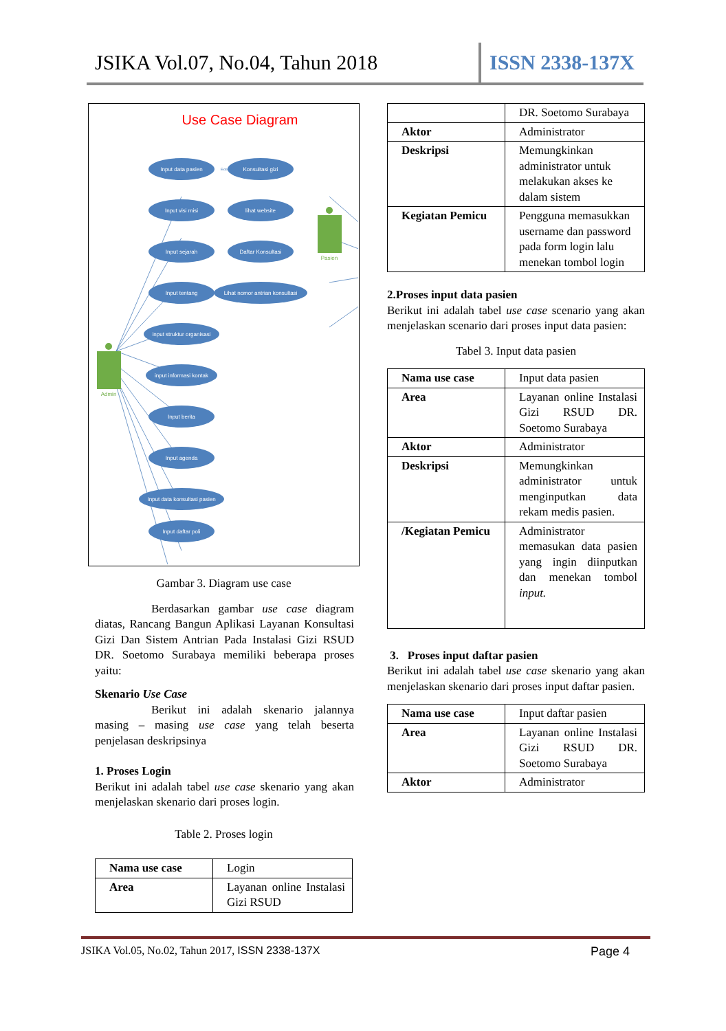JSIKA Vol.07, No.04, Tahun 2018 ISSN 2338-137X
Use Case Diagram
Input data pasien
Konsultasi gizi
Input visi misi
lihat website
Input sejarah
Daftar Konsultasi
Input tentang
Lihat nomor antrian konsultasi
input struktur organisasi
input informasi kontak
Input berita
Input agenda
Input data konsultasi pasien
Input daftar poli
Extend
Admin
Pasien
Gambar 3. Diagram use case
Berdasarkan gambar use case diagram diatas, Rancang Bangun Aplikasi Layanan Konsultasi Gizi Dan Sistem Antrian Pada Instalasi Gizi RSUD DR. Soetomo Surabaya memiliki beberapa proses yaitu:
Skenario Use Case
Berikut ini adalah skenario jalannya masing – masing use case yang telah beserta penjelasan deskripsinya
1. Proses Login
Berikut ini adalah tabel use case skenario yang akan menjelaskan skenario dari proses login.
Table 2. Proses login
| Nama use case | Login |
| Area | Layanan online Instalasi Gizi RSUD |
| | DR. Soetomo Surabaya |
| Aktor | Administrator |
| Deskripsi | Memungkinkan administrator untuk melakukan akses ke dalam sistem |
| Kegiatan Pemicu | Pengguna memasukkan username dan password pada form login lalu menekan tombol login |
2.Proses input data pasien
Berikut ini adalah tabel use case scenario yang akan menjelaskan scenario dari proses input data pasien:
Tabel 3. Input data pasien
| Nama use case | Input data pasien |
| Area | Layanan online Instalasi Gizi RSUD DR. Soetomo Surabaya |
| Aktor | Administrator |
| Deskripsi | Memungkinkan administrator untuk menginputkan data rekam medis pasien. |
| /Kegiatan Pemicu | Administrator memasukan data pasien yang ingin diinputkan dan menekan tombol input. |
3. Proses input daftar pasien
Berikut ini adalah tabel use case skenario yang akan menjelaskan skenario dari proses input daftar pasien.
| Nama use case | Input daftar pasien |
| Area | Layanan online Instalasi Gizi RSUD DR. Soetomo Surabaya |
| Aktor | Administrator |
JSIKA Vol.05, No.02, Tahun 2017, ISSN 2338-137X Page 4